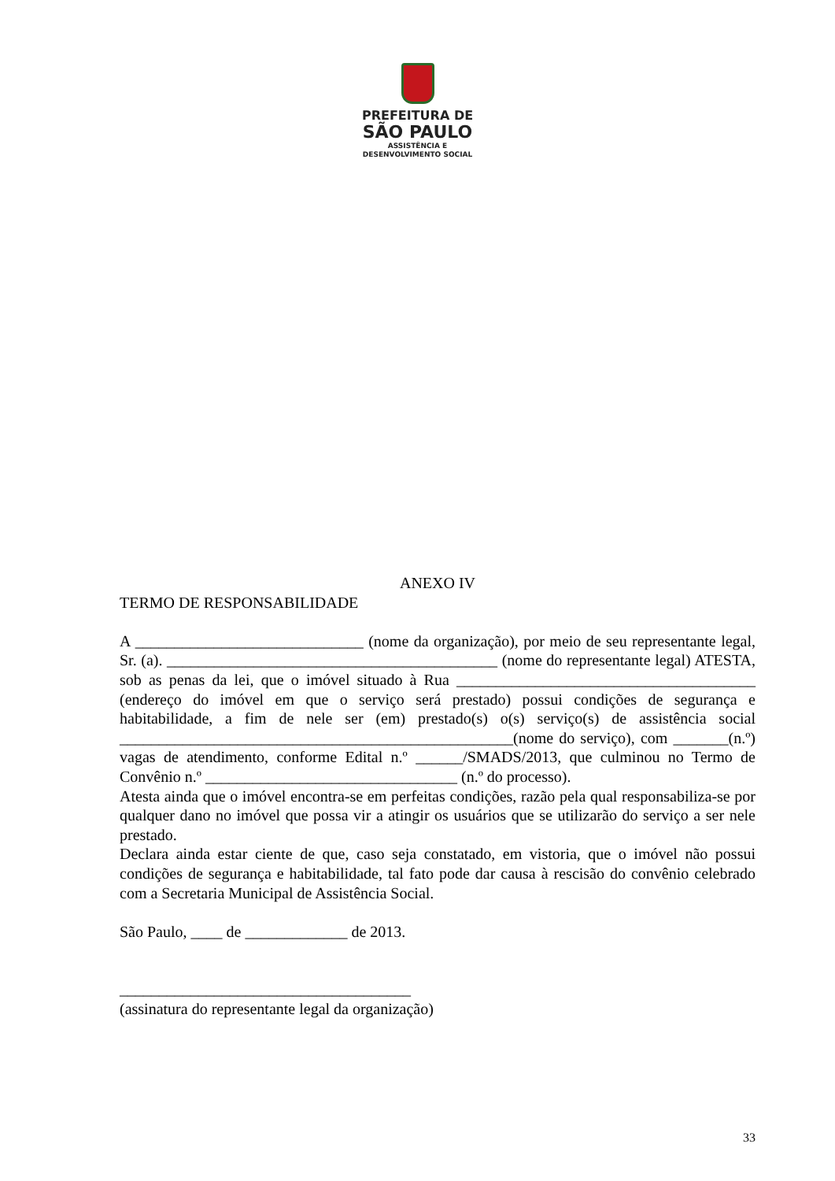PREFEITURA DE
SÃO PAULO
ASSISTÊNCIA E
DESENVOLVIMENTO SOCIAL
ANEXO IV
TERMO DE RESPONSABILIDADE
A _____________________________ (nome da organização), por meio de seu representante legal, Sr. (a). __________________________________________ (nome do representante legal) ATESTA, sob as penas da lei, que o imóvel situado à Rua ______________________________________ (endereço do imóvel em que o serviço será prestado) possui condições de segurança e habitabilidade, a fim de nele ser (em) prestado(s) o(s) serviço(s) de assistência social __________________________________________________(nome do serviço), com _______(n.º) vagas de atendimento, conforme Edital n.º ______/SMADS/2013, que culminou no Termo de Convênio n.º ________________________________ (n.º do processo).
Atesta ainda que o imóvel encontra-se em perfeitas condições, razão pela qual responsabiliza-se por qualquer dano no imóvel que possa vir a atingir os usuários que se utilizarão do serviço a ser nele prestado.
Declara ainda estar ciente de que, caso seja constatado, em vistoria, que o imóvel não possui condições de segurança e habitabilidade, tal fato pode dar causa à rescisão do convênio celebrado com a Secretaria Municipal de Assistência Social.
São Paulo, ____ de _____________ de 2013.
_____________________________________
(assinatura do representante legal da organização)
33